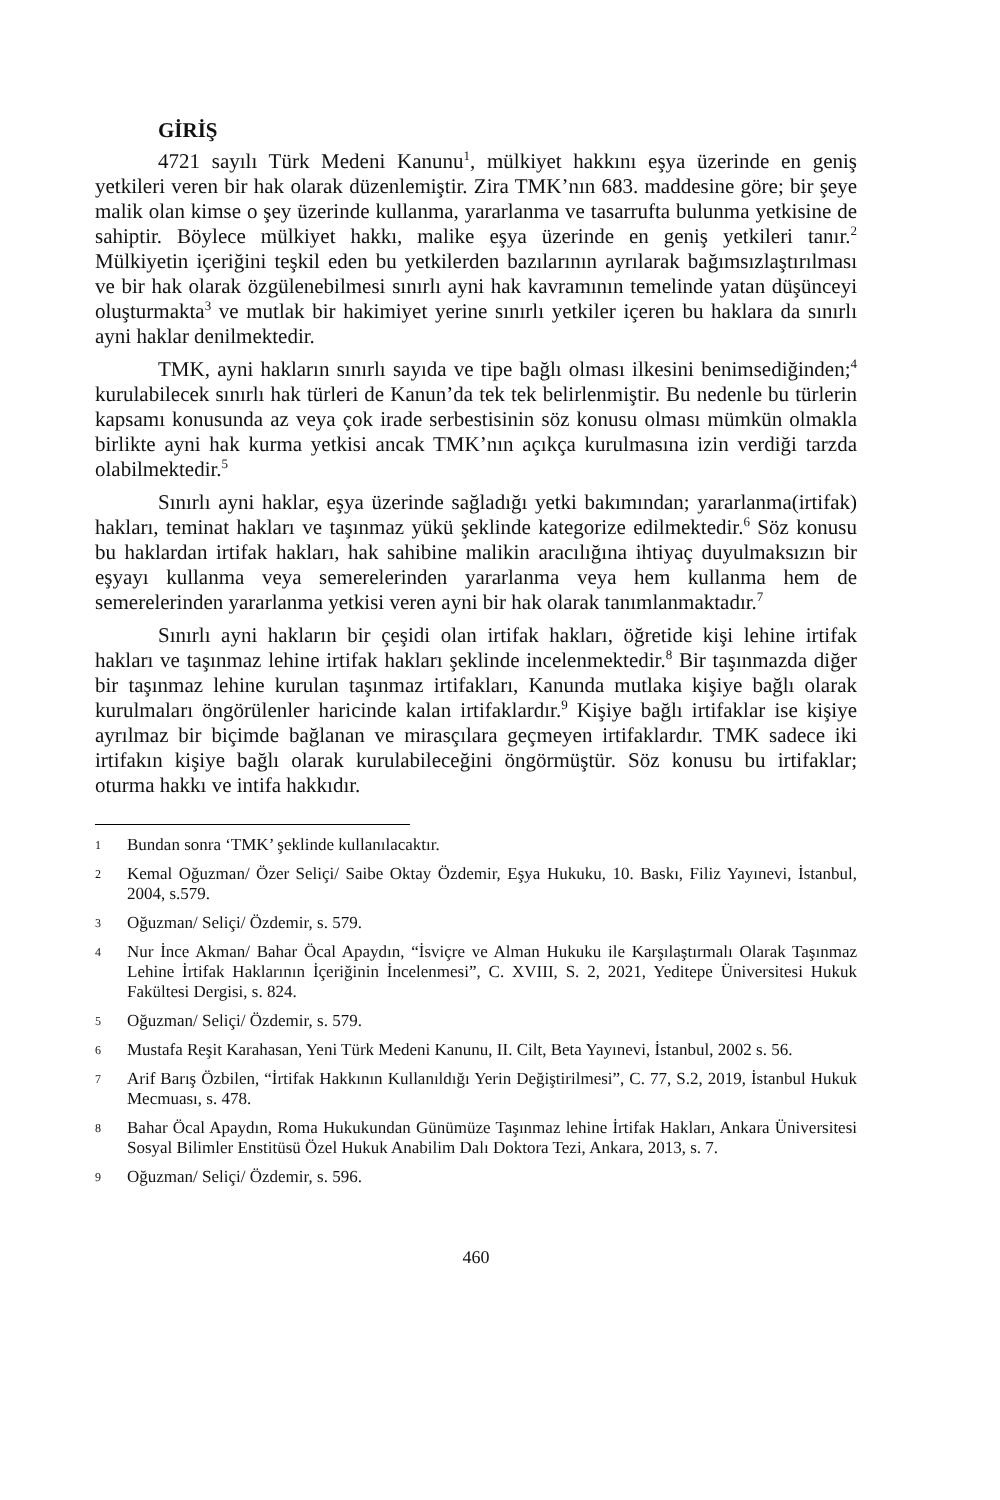GİRİŞ
4721 sayılı Türk Medeni Kanunu<sup>1</sup>, mülkiyet hakkını eşya üzerinde en geniş yetkileri veren bir hak olarak düzenlemiştir. Zira TMK’nın 683. maddesine göre; bir şeye malik olan kimse o şey üzerinde kullanma, yararlanma ve tasarrufta bulunma yetkisine de sahiptir. Böylece mülkiyet hakkı, malike eşya üzerinde en geniş yetkileri tanır.<sup>2</sup> Mülkiyetin içeriğini teşkil eden bu yetkilerden bazılarının ayrılarak bağımsızlaştırılması ve bir hak olarak özgülenebilmesi sınırlı ayni hak kavramının temelinde yatan düşünceyi oluşturmakta<sup>3</sup> ve mutlak bir hakimiyet yerine sınırlı yetkiler içeren bu haklara da sınırlı ayni haklar denilmektedir.
TMK, ayni hakların sınırlı sayıda ve tipe bağlı olması ilkesini benimsediğinden;<sup>4</sup> kurulabilecek sınırlı hak türleri de Kanun’da tek tek belirlenmiştir. Bu nedenle bu türlerin kapsamı konusunda az veya çok irade serbestisinin söz konusu olması mümkün olmakla birlikte ayni hak kurma yetkisi ancak TMK’nın açıkça kurulmasına izin verdiği tarzda olabilmektedir.<sup>5</sup>
Sınırlı ayni haklar, eşya üzerinde sağladığı yetki bakımından; yararlanma(irtifak) hakları, teminat hakları ve taşınmaz yükü şeklinde kategorize edilmektedir.<sup>6</sup> Söz konusu bu haklardan irtifak hakları, hak sahibine malikin aracılığına ihtiyaç duyulmaksızın bir eşyayı kullanma veya semerelerinden yararlanma veya hem kullanma hem de semerelerinden yararlanma yetkisi veren ayni bir hak olarak tanımlanmaktadır.<sup>7</sup>
Sınırlı ayni hakların bir çeşidi olan irtifak hakları, öğretide kişi lehine irtifak hakları ve taşınmaz lehine irtifak hakları şeklinde incelenmektedir.<sup>8</sup> Bir taşınmazda diğer bir taşınmaz lehine kurulan taşınmaz irtifakları, Kanunda mutlaka kişiye bağlı olarak kurulmaları öngörülenler haricinde kalan irtifaklardır.<sup>9</sup> Kişiye bağlı irtifaklar ise kişiye ayrılmaz bir biçimde bağlanan ve mirasçılara geçmeyen irtifaklardır. TMK sadece iki irtifakın kişiye bağlı olarak kurulabileceğini öngörmüştür. Söz konusu bu irtifaklar; oturma hakkı ve intifa hakkıdır.
1 Bundan sonra ‘TMK’ şeklinde kullanılacaktır.
2 Kemal Oğuzman/ Özer Seliçi/ Saibe Oktay Özdemir, Eşya Hukuku, 10. Baskı, Filiz Yayınevi, İstanbul, 2004, s.579.
3 Oğuzman/ Seliçi/ Özdemir, s. 579.
4 Nur İnce Akman/ Bahar Öcal Apaydın, “İsviçre ve Alman Hukuku ile Karşılaştırmalı Olarak Taşınmaz Lehine İrtifak Haklarının İçeriğinin İncelenmesi”, C. XVIII, S. 2, 2021, Yeditepe Üniversitesi Hukuk Fakültesi Dergisi, s. 824.
5 Oğuzman/ Seliçi/ Özdemir, s. 579.
6 Mustafa Reşit Karahasan, Yeni Türk Medeni Kanunu, II. Cilt, Beta Yayınevi, İstanbul, 2002 s. 56.
7 Arif Barış Özbilen, “İrtifak Hakkının Kullanıldığı Yerin Değiştirilmesi”, C. 77, S.2, 2019, İstanbul Hukuk Mecmuası, s. 478.
8 Bahar Öcal Apaydın, Roma Hukukundan Günümüze Taşınmaz lehine İrtifak Hakları, Ankara Üniversitesi Sosyal Bilimler Enstitüsü Özel Hukuk Anabilim Dalı Doktora Tezi, Ankara, 2013, s. 7.
9 Oğuzman/ Seliçi/ Özdemir, s. 596.
460